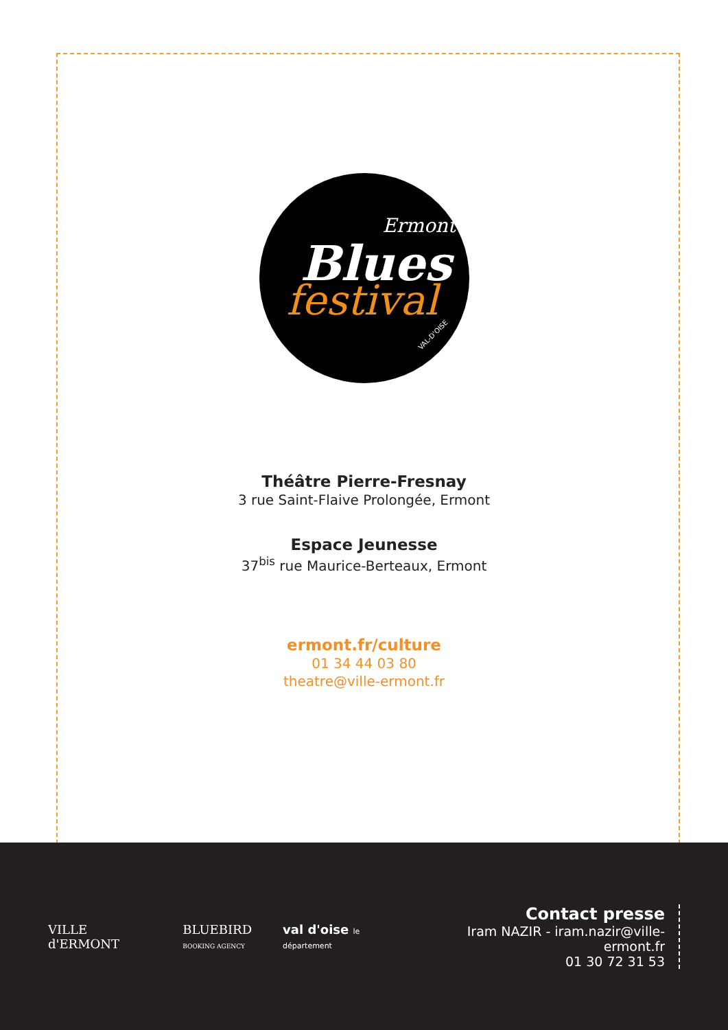Ermont
Blues
festival
VAL-D'OISE
Théâtre Pierre-Fresnay
3 rue Saint-Flaive Prolongée, Ermont
Espace Jeunesse
37<sup>bis</sup> rue Maurice-Berteaux, Ermont
ermont.fr/culture
01 34 44 03 80
theatre@ville-ermont.fr
VILLE d'ERMONT
BLUEBIRD
BOOKING AGENCY
val d'oise le département
Contact presse
Iram NAZIR - iram.nazir@ville-ermont.fr
01 30 72 31 53